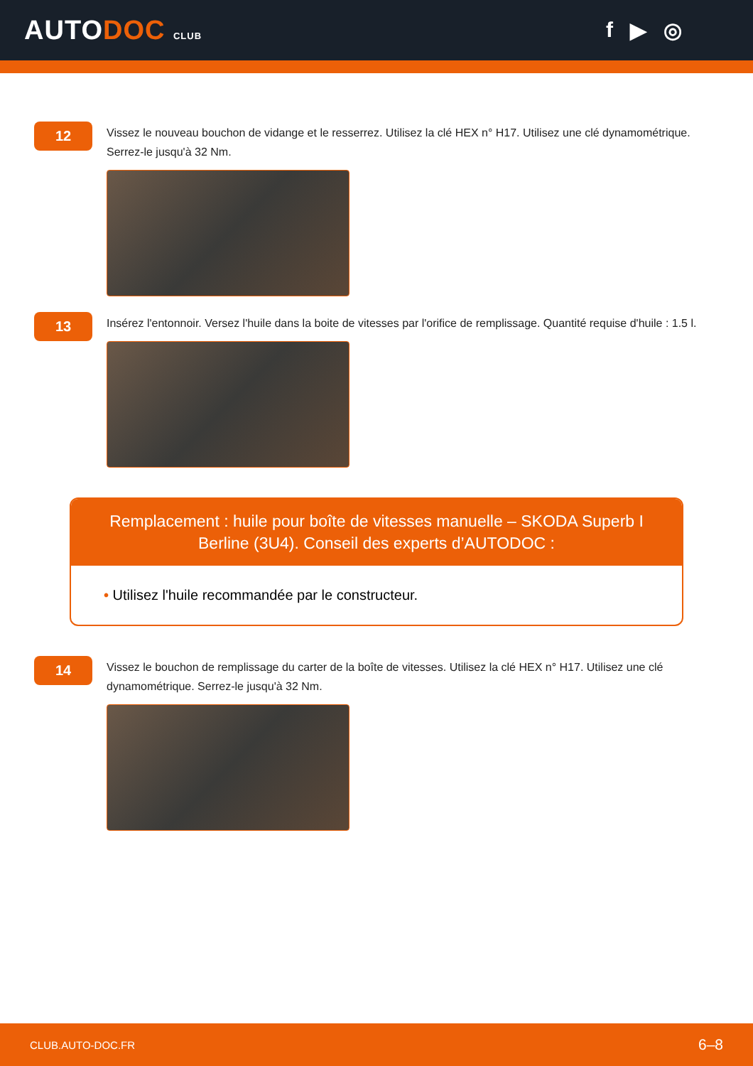AUTODOC CLUB
f ▶ ◎
12
Vissez le nouveau bouchon de vidange et le resserrez. Utilisez la clé HEX n° H17. Utilisez une clé dynamométrique. Serrez-le jusqu'à 32 Nm.
13
Insérez l'entonnoir. Versez l'huile dans la boite de vitesses par l'orifice de remplissage. Quantité requise d'huile : 1.5 l.
Remplacement : huile pour boîte de vitesses manuelle – SKODA Superb I Berline (3U4). Conseil des experts d’AUTODOC :
• Utilisez l'huile recommandée par le constructeur.
14
Vissez le bouchon de remplissage du carter de la boîte de vitesses. Utilisez la clé HEX n° H17. Utilisez une clé dynamométrique. Serrez-le jusqu'à 32 Nm.
CLUB.AUTO-DOC.FR 6–8